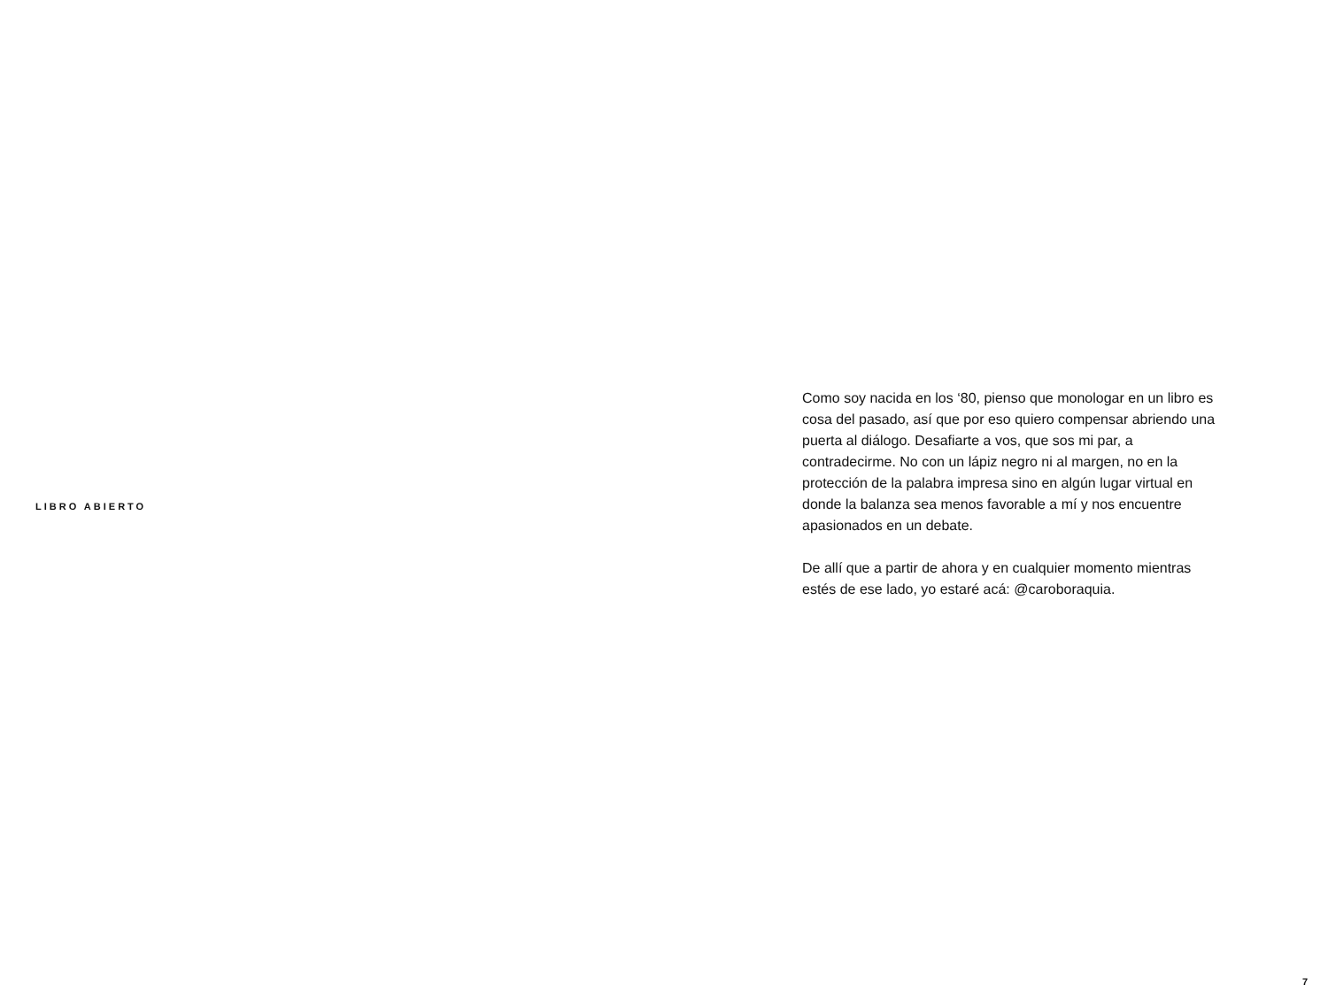LIBRO ABIERTO
Como soy nacida en los ‘80, pienso que monologar en un libro es cosa del pasado, así que por eso quiero compensar abriendo una puerta al diálogo. Desafiarte a vos, que sos mi par, a contradecirme. No con un lápiz negro ni al margen, no en la protección de la palabra impresa sino en algún lugar virtual en donde la balanza sea menos favorable a mí y nos encuentre apasionados en un debate.
De allí que a partir de ahora y en cualquier momento mientras estés de ese lado, yo estaré acá: @caroboraquia.
7